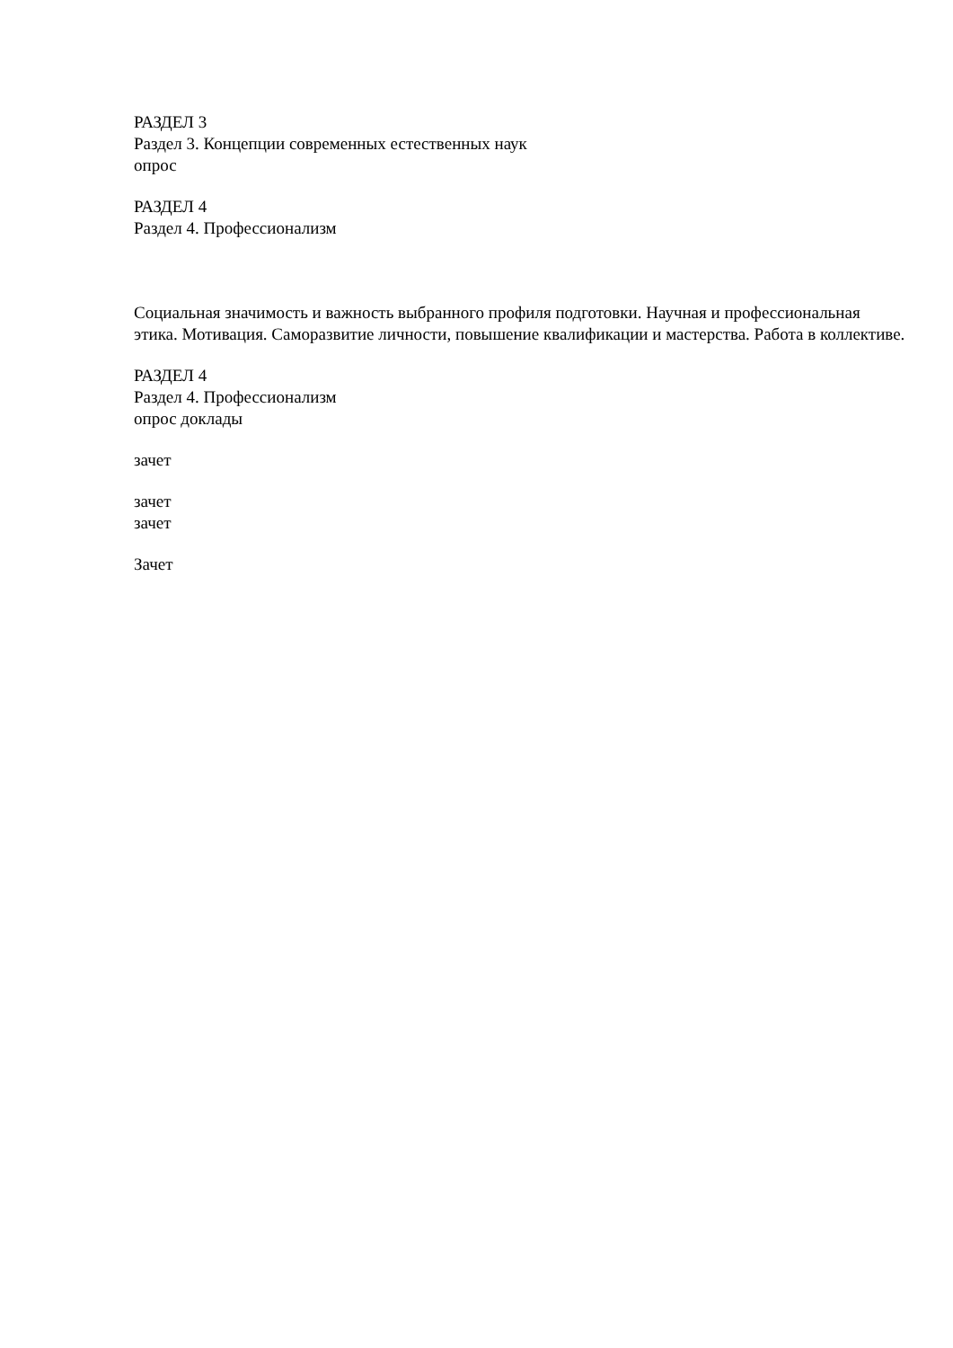РАЗДЕЛ 3
Раздел 3. Концепции современных естественных наук
опрос
РАЗДЕЛ 4
Раздел 4. Профессионализм
Социальная значимость и важность выбранного профиля подготовки. Научная и профессиональная этика. Мотивация. Саморазвитие личности, повышение квалификации и мастерства. Работа в коллективе.
РАЗДЕЛ 4
Раздел 4. Профессионализм
опрос доклады
зачет
зачет
зачет
Зачет